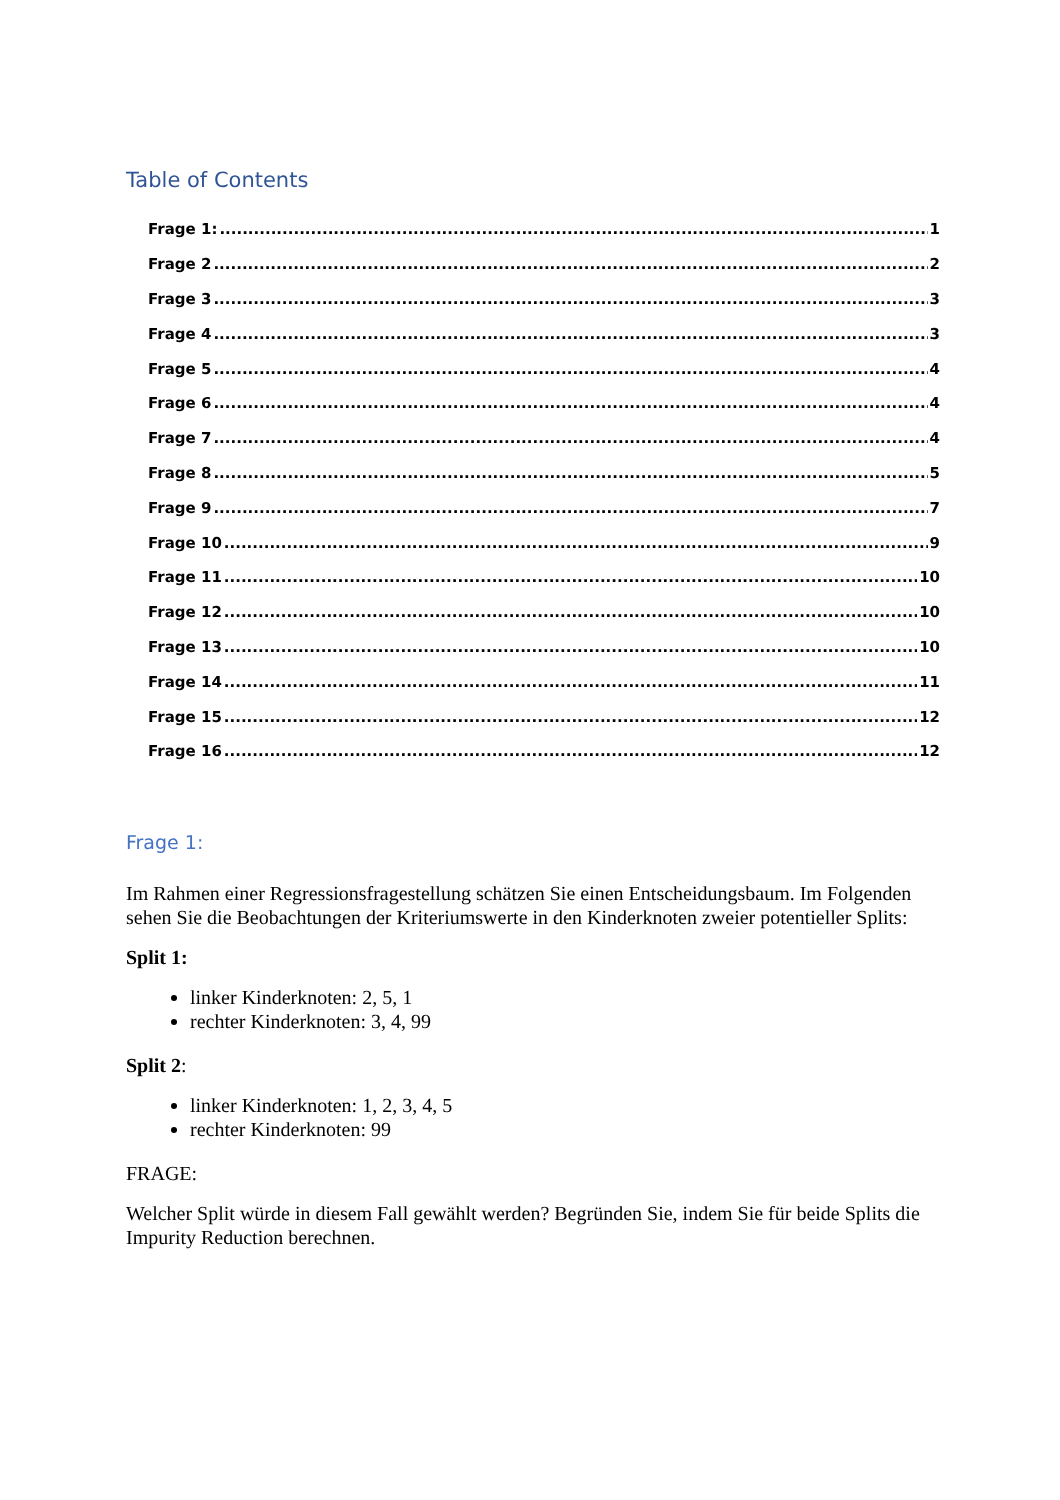Table of Contents
Frage 1: 1
Frage 2 2
Frage 3 3
Frage 4 3
Frage 5 4
Frage 6 4
Frage 7 4
Frage 8 5
Frage 9 7
Frage 10 9
Frage 11 10
Frage 12 10
Frage 13 10
Frage 14 11
Frage 15 12
Frage 16 12
Frage 1:
Im Rahmen einer Regressionsfragestellung schätzen Sie einen Entscheidungsbaum. Im Folgenden sehen Sie die Beobachtungen der Kriteriumswerte in den Kinderknoten zweier potentieller Splits:
Split 1:
linker Kinderknoten: 2, 5, 1
rechter Kinderknoten: 3, 4, 99
Split 2:
linker Kinderknoten: 1, 2, 3, 4, 5
rechter Kinderknoten: 99
FRAGE:
Welcher Split würde in diesem Fall gewählt werden? Begründen Sie, indem Sie für beide Splits die Impurity Reduction berechnen.